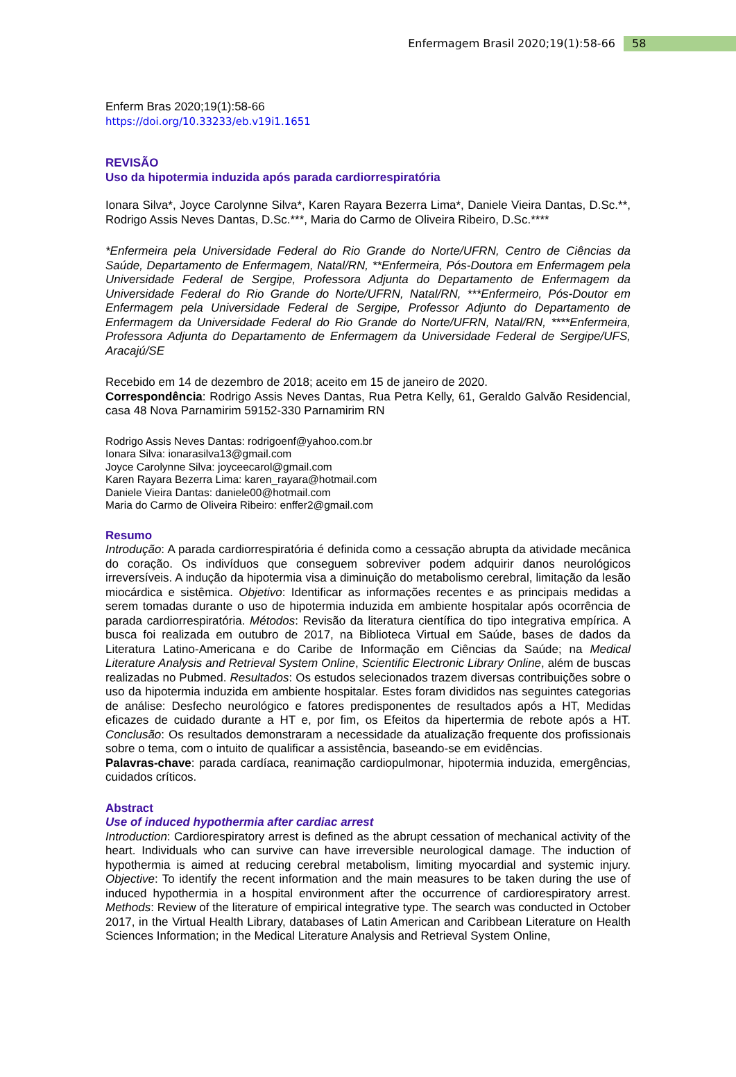Enfermagem Brasil 2020;19(1):58-66 58
Enferm Bras 2020;19(1):58-66
https://doi.org/10.33233/eb.v19i1.1651
REVISÃO
Uso da hipotermia induzida após parada cardiorrespiratória
Ionara Silva*, Joyce Carolynne Silva*, Karen Rayara Bezerra Lima*, Daniele Vieira Dantas, D.Sc.**, Rodrigo Assis Neves Dantas, D.Sc.***, Maria do Carmo de Oliveira Ribeiro, D.Sc.****
*Enfermeira pela Universidade Federal do Rio Grande do Norte/UFRN, Centro de Ciências da Saúde, Departamento de Enfermagem, Natal/RN, **Enfermeira, Pós-Doutora em Enfermagem pela Universidade Federal de Sergipe, Professora Adjunta do Departamento de Enfermagem da Universidade Federal do Rio Grande do Norte/UFRN, Natal/RN, ***Enfermeiro, Pós-Doutor em Enfermagem pela Universidade Federal de Sergipe, Professor Adjunto do Departamento de Enfermagem da Universidade Federal do Rio Grande do Norte/UFRN, Natal/RN, ****Enfermeira, Professora Adjunta do Departamento de Enfermagem da Universidade Federal de Sergipe/UFS, Aracajú/SE
Recebido em 14 de dezembro de 2018; aceito em 15 de janeiro de 2020.
Correspondência: Rodrigo Assis Neves Dantas, Rua Petra Kelly, 61, Geraldo Galvão Residencial, casa 48 Nova Parnamirim 59152-330 Parnamirim RN
Rodrigo Assis Neves Dantas: rodrigoenf@yahoo.com.br
Ionara Silva: ionarasilva13@gmail.com
Joyce Carolynne Silva: joyceecarol@gmail.com
Karen Rayara Bezerra Lima: karen_rayara@hotmail.com
Daniele Vieira Dantas: daniele00@hotmail.com
Maria do Carmo de Oliveira Ribeiro: enffer2@gmail.com
Resumo
Introdução: A parada cardiorrespiratória é definida como a cessação abrupta da atividade mecânica do coração. Os indivíduos que conseguem sobreviver podem adquirir danos neurológicos irreversíveis. A indução da hipotermia visa a diminuição do metabolismo cerebral, limitação da lesão miocárdica e sistêmica. Objetivo: Identificar as informações recentes e as principais medidas a serem tomadas durante o uso de hipotermia induzida em ambiente hospitalar após ocorrência de parada cardiorrespiratória. Métodos: Revisão da literatura científica do tipo integrativa empírica. A busca foi realizada em outubro de 2017, na Biblioteca Virtual em Saúde, bases de dados da Literatura Latino-Americana e do Caribe de Informação em Ciências da Saúde; na Medical Literature Analysis and Retrieval System Online, Scientific Electronic Library Online, além de buscas realizadas no Pubmed. Resultados: Os estudos selecionados trazem diversas contribuições sobre o uso da hipotermia induzida em ambiente hospitalar. Estes foram divididos nas seguintes categorias de análise: Desfecho neurológico e fatores predisponentes de resultados após a HT, Medidas eficazes de cuidado durante a HT e, por fim, os Efeitos da hipertermia de rebote após a HT. Conclusão: Os resultados demonstraram a necessidade da atualização frequente dos profissionais sobre o tema, com o intuito de qualificar a assistência, baseando-se em evidências.
Palavras-chave: parada cardíaca, reanimação cardiopulmonar, hipotermia induzida, emergências, cuidados críticos.
Abstract
Use of induced hypothermia after cardiac arrest
Introduction: Cardiorespiratory arrest is defined as the abrupt cessation of mechanical activity of the heart. Individuals who can survive can have irreversible neurological damage. The induction of hypothermia is aimed at reducing cerebral metabolism, limiting myocardial and systemic injury. Objective: To identify the recent information and the main measures to be taken during the use of induced hypothermia in a hospital environment after the occurrence of cardiorespiratory arrest. Methods: Review of the literature of empirical integrative type. The search was conducted in October 2017, in the Virtual Health Library, databases of Latin American and Caribbean Literature on Health Sciences Information; in the Medical Literature Analysis and Retrieval System Online,